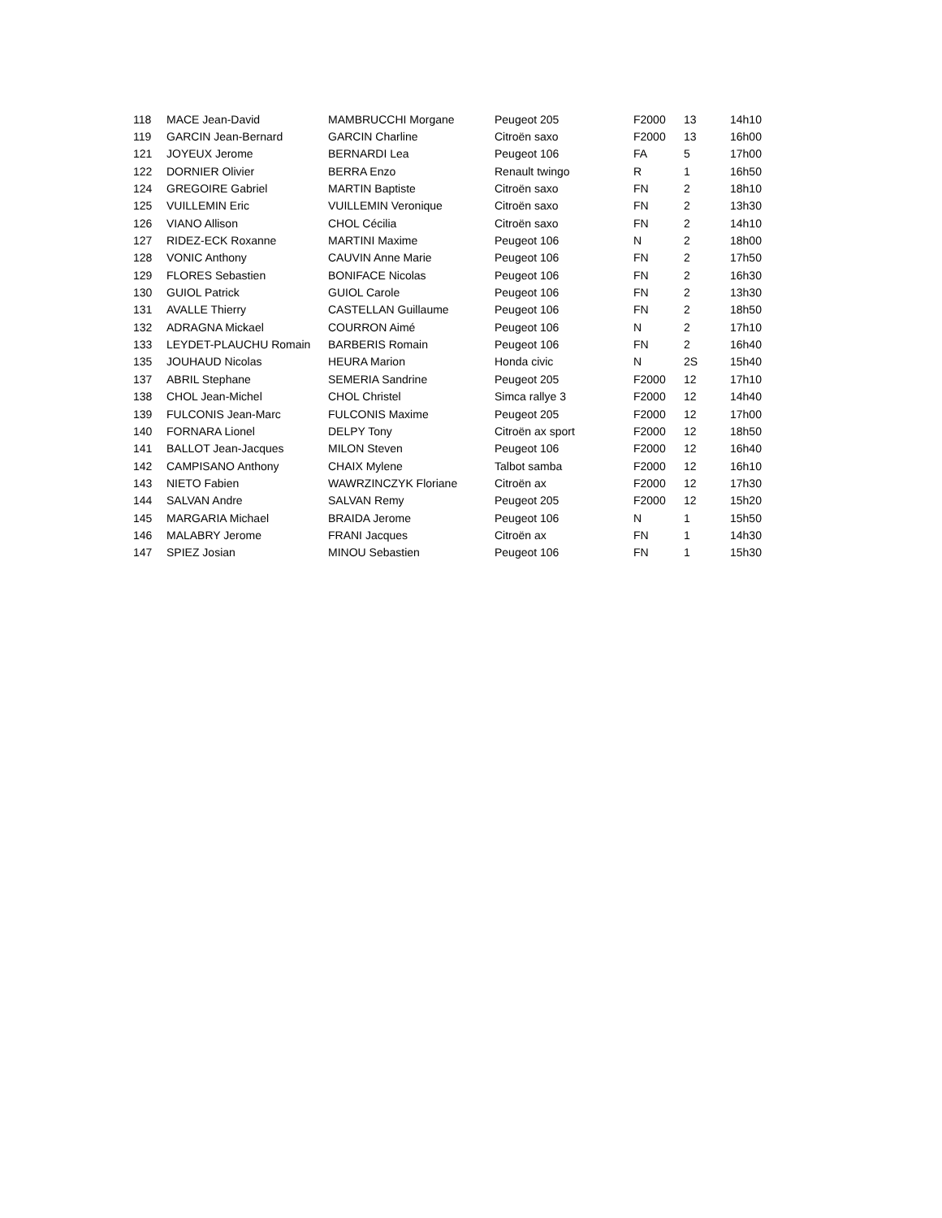| 118 | MACE Jean-David | MAMBRUCCHI Morgane | Peugeot 205 | F2000 | 13 | 14h10 |
| 119 | GARCIN Jean-Bernard | GARCIN Charline | Citroën saxo | F2000 | 13 | 16h00 |
| 121 | JOYEUX Jerome | BERNARDI Lea | Peugeot 106 | FA | 5 | 17h00 |
| 122 | DORNIER Olivier | BERRA Enzo | Renault twingo | R | 1 | 16h50 |
| 124 | GREGOIRE Gabriel | MARTIN Baptiste | Citroën saxo | FN | 2 | 18h10 |
| 125 | VUILLEMIN Eric | VUILLEMIN Veronique | Citroën saxo | FN | 2 | 13h30 |
| 126 | VIANO Allison | CHOL Cécilia | Citroën saxo | FN | 2 | 14h10 |
| 127 | RIDEZ-ECK Roxanne | MARTINI Maxime | Peugeot 106 | N | 2 | 18h00 |
| 128 | VONIC Anthony | CAUVIN Anne Marie | Peugeot 106 | FN | 2 | 17h50 |
| 129 | FLORES Sebastien | BONIFACE Nicolas | Peugeot 106 | FN | 2 | 16h30 |
| 130 | GUIOL Patrick | GUIOL Carole | Peugeot 106 | FN | 2 | 13h30 |
| 131 | AVALLE Thierry | CASTELLAN Guillaume | Peugeot 106 | FN | 2 | 18h50 |
| 132 | ADRAGNA Mickael | COURRON Aimé | Peugeot 106 | N | 2 | 17h10 |
| 133 | LEYDET-PLAUCHU Romain | BARBERIS Romain | Peugeot 106 | FN | 2 | 16h40 |
| 135 | JOUHAUD Nicolas | HEURA Marion | Honda civic | N | 2S | 15h40 |
| 137 | ABRIL Stephane | SEMERIA Sandrine | Peugeot 205 | F2000 | 12 | 17h10 |
| 138 | CHOL Jean-Michel | CHOL Christel | Simca rallye 3 | F2000 | 12 | 14h40 |
| 139 | FULCONIS Jean-Marc | FULCONIS Maxime | Peugeot 205 | F2000 | 12 | 17h00 |
| 140 | FORNARA Lionel | DELPY Tony | Citroën ax sport | F2000 | 12 | 18h50 |
| 141 | BALLOT Jean-Jacques | MILON Steven | Peugeot 106 | F2000 | 12 | 16h40 |
| 142 | CAMPISANO Anthony | CHAIX Mylene | Talbot samba | F2000 | 12 | 16h10 |
| 143 | NIETO Fabien | WAWRZINCZYK Floriane | Citroën ax | F2000 | 12 | 17h30 |
| 144 | SALVAN Andre | SALVAN Remy | Peugeot 205 | F2000 | 12 | 15h20 |
| 145 | MARGARIA Michael | BRAIDA Jerome | Peugeot 106 | N | 1 | 15h50 |
| 146 | MALABRY Jerome | FRANI Jacques | Citroën ax | FN | 1 | 14h30 |
| 147 | SPIEZ Josian | MINOU Sebastien | Peugeot 106 | FN | 1 | 15h30 |